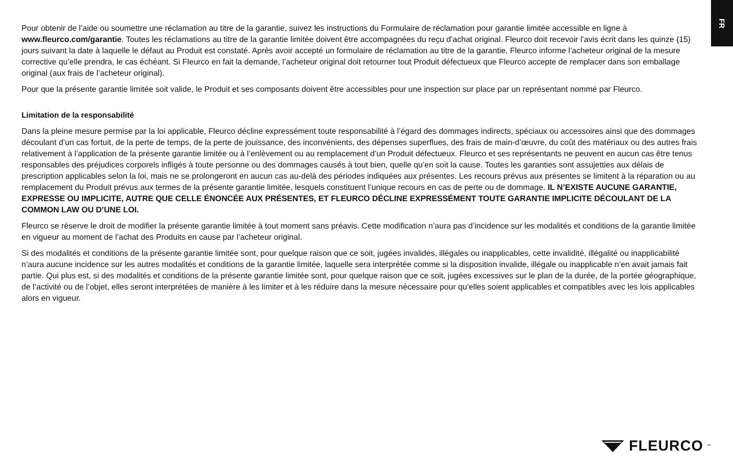FR
Pour obtenir de l’aide ou soumettre une réclamation au titre de la garantie, suivez les instructions du Formulaire de réclamation pour garantie limitée accessible en ligne à www.fleurco.com/garantie. Toutes les réclamations au titre de la garantie limitée doivent être accompagnées du reçu d’achat original. Fleurco doit recevoir l’avis écrit dans les quinze (15) jours suivant la date à laquelle le défaut au Produit est constaté. Après avoir accepté un formulaire de réclamation au titre de la garantie, Fleurco informe l’acheteur original de la mesure corrective qu’elle prendra, le cas échéant. Si Fleurco en fait la demande, l’acheteur original doit retourner tout Produit défectueux que Fleurco accepte de remplacer dans son emballage original (aux frais de l’acheteur original).
Pour que la présente garantie limitée soit valide, le Produit et ses composants doivent être accessibles pour une inspection sur place par un représentant nommé par Fleurco.
Limitation de la responsabilité
Dans la pleine mesure permise par la loi applicable, Fleurco décline expressément toute responsabilité à l’égard des dommages indirects, spéciaux ou accessoires ainsi que des dommages découlant d’un cas fortuit, de la perte de temps, de la perte de jouissance, des inconvénients, des dépenses superflues, des frais de main-d’œuvre, du coût des matériaux ou des autres frais relativement à l’application de la présente garantie limitée ou à l’enlèvement ou au remplacement d’un Produit défectueux. Fleurco et ses représentants ne peuvent en aucun cas être tenus responsables des préjudices corporels infligés à toute personne ou des dommages causés à tout bien, quelle qu’en soit la cause. Toutes les garanties sont assujetties aux délais de prescription applicables selon la loi, mais ne se prolongeront en aucun cas au-delà des périodes indiquées aux présentes. Les recours prévus aux présentes se limitent à la réparation ou au remplacement du Produit prévus aux termes de la présente garantie limitée, lesquels constituent l’unique recours en cas de perte ou de dommage. IL N’EXISTE AUCUNE GARANTIE, EXPRESSE OU IMPLICITE, AUTRE QUE CELLE ÉNONCÉE AUX PRÉSENTES, ET FLEURCO DÉCLINE EXPRESSÉMENT TOUTE GARANTIE IMPLICITE DÉCOULANT DE LA COMMON LAW OU D’UNE LOI.
Fleurco se réserve le droit de modifier la présente garantie limitée à tout moment sans préavis. Cette modification n’aura pas d’incidence sur les modalités et conditions de la garantie limitée en vigueur au moment de l’achat des Produits en cause par l’acheteur original.
Si des modalités et conditions de la présente garantie limitée sont, pour quelque raison que ce soit, jugées invalides, illégales ou inapplicables, cette invalidité, illégalité ou inapplicabilité n’aura aucune incidence sur les autres modalités et conditions de la garantie limitée, laquelle sera interprétée comme si la disposition invalide, illégale ou inapplicable n’en avait jamais fait partie. Qui plus est, si des modalités et conditions de la présente garantie limitée sont, pour quelque raison que ce soit, jugées excessives sur le plan de la durée, de la portée géographique, de l’activité ou de l’objet, elles seront interprétées de manière à les limiter et à les réduire dans la mesure nécessaire pour qu’elles soient applicables et compatibles avec les lois applicables alors en vigueur.
FLEURCO<sup>™</sup>